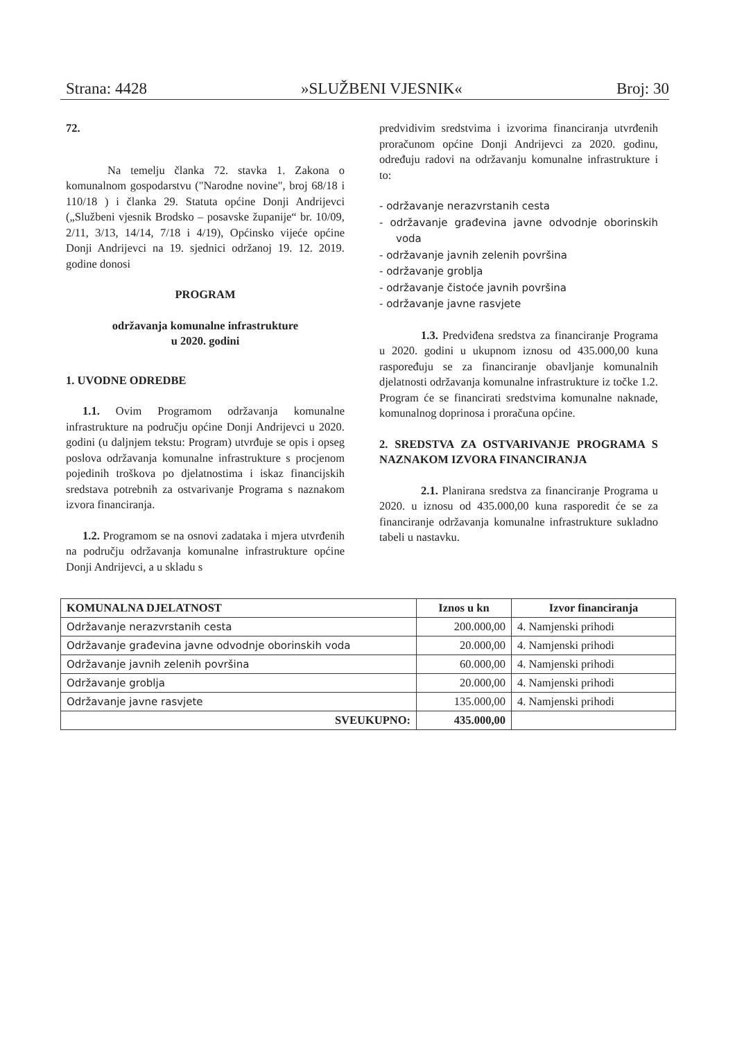Strana: 4428 »SLUŽBENI VJESNIK« Broj: 30
72.
Na temelju članka 72. stavka 1. Zakona o komunalnom gospodarstvu ("Narodne novine", broj 68/18 i 110/18 ) i članka 29. Statuta općine Donji Andrijevci („Službeni vjesnik Brodsko – posavske županije“ br. 10/09, 2/11, 3/13, 14/14, 7/18 i 4/19), Općinsko vijeće općine Donji Andrijevci na 19. sjednici održanoj 19. 12. 2019. godine donosi
PROGRAM
održavanja komunalne infrastrukture
u 2020. godini
1. UVODNE ODREDBE
1.1. Ovim Programom održavanja komunalne infrastrukture na području općine Donji Andrijevci u 2020. godini (u daljnjem tekstu: Program) utvrđuje se opis i opseg poslova održavanja komunalne infrastrukture s procjenom pojedinih troškova po djelatnostima i iskaz financijskih sredstava potrebnih za ostvarivanje Programa s naznakom izvora financiranja.
1.2. Programom se na osnovi zadataka i mjera utvrđenih na području održavanja komunalne infrastrukture općine Donji Andrijevci, a u skladu s
predvidivim sredstvima i izvorima financiranja utvrđenih proračunom općine Donji Andrijevci za 2020. godinu, određuju radovi na održavanju komunalne infrastrukture i to:
- održavanje nerazvrstanih cesta
- održavanje građevina javne odvodnje oborinskih voda
- održavanje javnih zelenih površina
- održavanje groblja
- održavanje čistoće javnih površina
- održavanje javne rasvjete
1.3. Predviđena sredstva za financiranje Programa u 2020. godini u ukupnom iznosu od 435.000,00 kuna raspoređuju se za financiranje obavljanje komunalnih djelatnosti održavanja komunalne infrastrukture iz točke 1.2. Program će se financirati sredstvima komunalne naknade, komunalnog doprinosa i proračuna općine.
2. SREDSTVA ZA OSTVARIVANJE PROGRAMA S NAZNAKOM IZVORA FINANCIRANJA
2.1. Planirana sredstva za financiranje Programa u 2020. u iznosu od 435.000,00 kuna rasporedit će se za financiranje održavanja komunalne infrastrukture sukladno tabeli u nastavku.
| KOMUNALNA DJELATNOST | Iznos u kn | Izvor financiranja |
| --- | --- | --- |
| Održavanje nerazvrstanih cesta | 200.000,00 | 4. Namjenski prihodi |
| Održavanje građevina javne odvodnje oborinskih voda | 20.000,00 | 4. Namjenski prihodi |
| Održavanje javnih zelenih površina | 60.000,00 | 4. Namjenski prihodi |
| Održavanje groblja | 20.000,00 | 4. Namjenski prihodi |
| Održavanje javne rasvjete | 135.000,00 | 4. Namjenski prihodi |
| SVEUKUPNO: | 435.000,00 | |